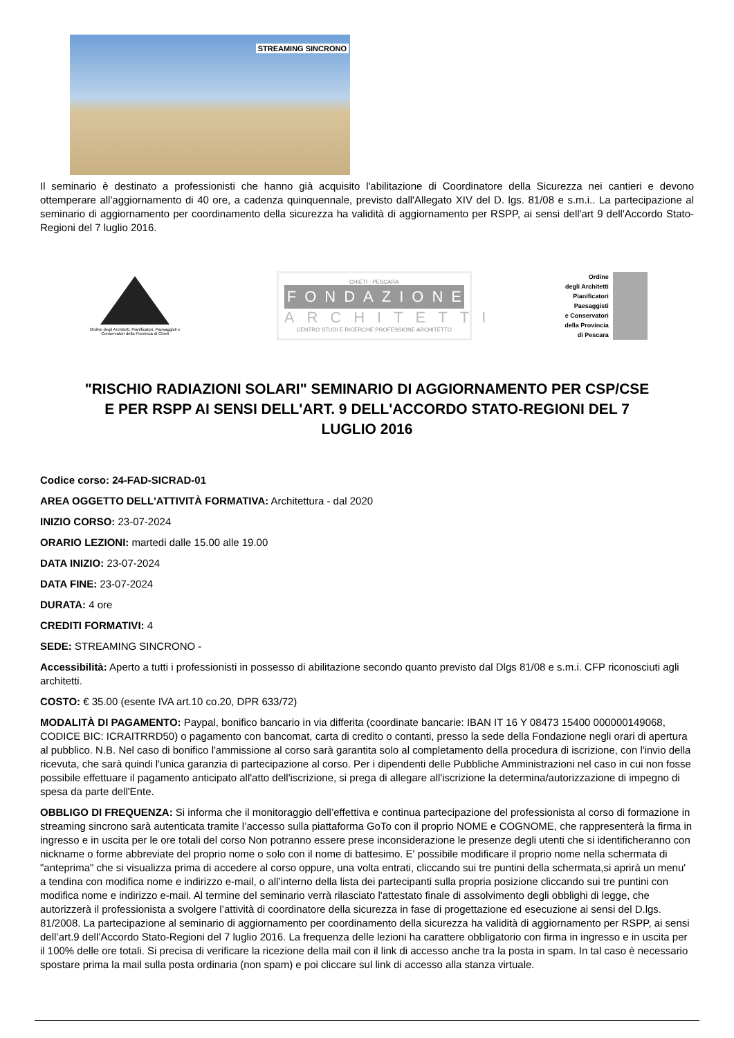STREAMING SINCRONO
Il seminario è destinato a professionisti che hanno già acquisito l'abilitazione di Coordinatore della Sicurezza nei cantieri e devono ottemperare all'aggiornamento di 40 ore, a cadenza quinquennale, previsto dall'Allegato XIV del D. lgs. 81/08 e s.m.i.. La partecipazione al seminario di aggiornamento per coordinamento della sicurezza ha validità di aggiornamento per RSPP, ai sensi dell'art 9 dell'Accordo Stato-Regioni del 7 luglio 2016.
Ordine degli Architetti, Pianificatori, Paesaggisti e Conservatori della Provincia di Chieti
CHIETI - PESCARA
FONDAZIONE
ARCHITETTI
CENTRO STUDI E RICERCHE PROFESSIONE ARCHITETTO
Ordine
degli Architetti
Pianificatori
Paesaggisti
e Conservatori
della Provincia
di Pescara
"RISCHIO RADIAZIONI SOLARI" SEMINARIO DI AGGIORNAMENTO PER CSP/CSE E PER RSPP AI SENSI DELL'ART. 9 DELL'ACCORDO STATO-REGIONI DEL 7 LUGLIO 2016
Codice corso: 24-FAD-SICRAD-01
AREA OGGETTO DELL'ATTIVITÀ FORMATIVA: Architettura - dal 2020
INIZIO CORSO: 23-07-2024
ORARIO LEZIONI: martedi dalle 15.00 alle 19.00
DATA INIZIO: 23-07-2024
DATA FINE: 23-07-2024
DURATA: 4 ore
CREDITI FORMATIVI: 4
SEDE: STREAMING SINCRONO -
Accessibilità: Aperto a tutti i professionisti in possesso di abilitazione secondo quanto previsto dal Dlgs 81/08 e s.m.i. CFP riconosciuti agli architetti.
COSTO: € 35.00 (esente IVA art.10 co.20, DPR 633/72)
MODALITÀ DI PAGAMENTO: Paypal, bonifico bancario in via differita (coordinate bancarie: IBAN IT 16 Y 08473 15400 000000149068, CODICE BIC: ICRAITRRD50) o pagamento con bancomat, carta di credito o contanti, presso la sede della Fondazione negli orari di apertura al pubblico. N.B. Nel caso di bonifico l'ammissione al corso sarà garantita solo al completamento della procedura di iscrizione, con l'invio della ricevuta, che sarà quindi l'unica garanzia di partecipazione al corso. Per i dipendenti delle Pubbliche Amministrazioni nel caso in cui non fosse possibile effettuare il pagamento anticipato all'atto dell'iscrizione, si prega di allegare all'iscrizione la determina/autorizzazione di impegno di spesa da parte dell'Ente.
OBBLIGO DI FREQUENZA: Si informa che il monitoraggio dell’effettiva e continua partecipazione del professionista al corso di formazione in streaming sincrono sarà autenticata tramite l’accesso sulla piattaforma GoTo con il proprio NOME e COGNOME, che rappresenterà la firma in ingresso e in uscita per le ore totali del corso Non potranno essere prese inconsiderazione le presenze degli utenti che si identificheranno con nickname o forme abbreviate del proprio nome o solo con il nome di battesimo. E' possibile modificare il proprio nome nella schermata di "anteprima" che si visualizza prima di accedere al corso oppure, una volta entrati, cliccando sui tre puntini della schermata,si aprirà un menu' a tendina con modifica nome e indirizzo e-mail, o all’interno della lista dei partecipanti sulla propria posizione cliccando sui tre puntini con modifica nome e indirizzo e-mail. Al termine del seminario verrà rilasciato l'attestato finale di assolvimento degli obblighi di legge, che autorizzerà il professionista a svolgere l’attività di coordinatore della sicurezza in fase di progettazione ed esecuzione ai sensi del D.lgs. 81/2008. La partecipazione al seminario di aggiornamento per coordinamento della sicurezza ha validità di aggiornamento per RSPP, ai sensi dell’art.9 dell’Accordo Stato-Regioni del 7 luglio 2016. La frequenza delle lezioni ha carattere obbligatorio con firma in ingresso e in uscita per il 100% delle ore totali. Si precisa di verificare la ricezione della mail con il link di accesso anche tra la posta in spam. In tal caso è necessario spostare prima la mail sulla posta ordinaria (non spam) e poi cliccare sul link di accesso alla stanza virtuale.